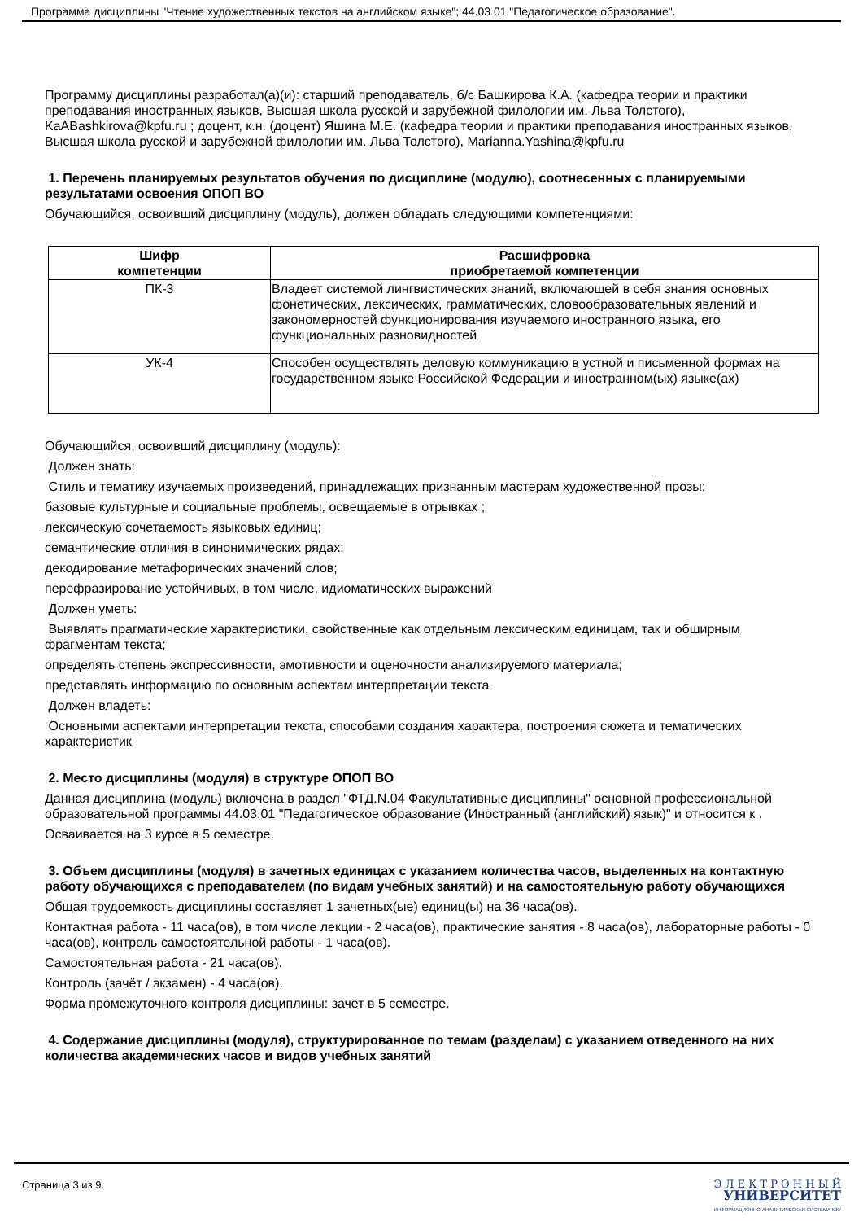Программа дисциплины "Чтение художественных текстов на английском языке"; 44.03.01 "Педагогическое образование".
Программу дисциплины разработал(а)(и): старший преподаватель, б/с Башкирова К.А. (кафедра теории и практики преподавания иностранных языков, Высшая школа русской и зарубежной филологии им. Льва Толстого), KaABashkirova@kpfu.ru ; доцент, к.н. (доцент) Яшина М.Е. (кафедра теории и практики преподавания иностранных языков, Высшая школа русской и зарубежной филологии им. Льва Толстого), Marianna.Yashina@kpfu.ru
1. Перечень планируемых результатов обучения по дисциплине (модулю), соотнесенных с планируемыми результатами освоения ОПОП ВО
Обучающийся, освоивший дисциплину (модуль), должен обладать следующими компетенциями:
| Шифр компетенции | Расшифровка приобретаемой компетенции |
| --- | --- |
| ПК-3 | Владеет системой лингвистических знаний, включающей в себя знания основных фонетических, лексических, грамматических, словообразовательных явлений и закономерностей функционирования изучаемого иностранного языка, его функциональных разновидностей |
| УК-4 | Способен осуществлять деловую коммуникацию в устной и письменной формах на государственном языке Российской Федерации и иностранном(ых) языке(ах) |
Обучающийся, освоивший дисциплину (модуль):
Должен знать:
Стиль и тематику изучаемых произведений, принадлежащих признанным мастерам художественной прозы;
базовые культурные и социальные проблемы, освещаемые в отрывках ;
лексическую сочетаемость языковых единиц;
семантические отличия в синонимических рядах;
декодирование метафорических значений слов;
перефразирование устойчивых, в том числе, идиоматических выражений
Должен уметь:
Выявлять прагматические характеристики, свойственные как отдельным лексическим единицам, так и обширным фрагментам текста;
определять степень экспрессивности, эмотивности и оценочности анализируемого материала;
представлять информацию по основным аспектам интерпретации текста
Должен владеть:
Основными аспектами интерпретации текста, способами создания характера, построения сюжета и тематических характеристик
2. Место дисциплины (модуля) в структуре ОПОП ВО
Данная дисциплина (модуль) включена в раздел "ФТД.N.04 Факультативные дисциплины" основной профессиональной образовательной программы 44.03.01 "Педагогическое образование (Иностранный (английский) язык)" и относится к .
Осваивается на 3 курсе в 5 семестре.
3. Объем дисциплины (модуля) в зачетных единицах с указанием количества часов, выделенных на контактную работу обучающихся с преподавателем (по видам учебных занятий) и на самостоятельную работу обучающихся
Общая трудоемкость дисциплины составляет 1 зачетных(ые) единиц(ы) на 36 часа(ов).
Контактная работа - 11 часа(ов), в том числе лекции - 2 часа(ов), практические занятия - 8 часа(ов), лабораторные работы - 0 часа(ов), контроль самостоятельной работы - 1 часа(ов).
Самостоятельная работа - 21 часа(ов).
Контроль (зачёт / экзамен) - 4 часа(ов).
Форма промежуточного контроля дисциплины: зачет в 5 семестре.
4. Содержание дисциплины (модуля), структурированное по темам (разделам) с указанием отведенного на них количества академических часов и видов учебных занятий
Страница 3 из 9.
Э Л Е К Т Р О Н Н Ы Й
УНИВЕРСИТЕТ
ИНФОРМАЦИОННО-АНАЛИТИЧЕСКАЯ СИСТЕМА КФУ